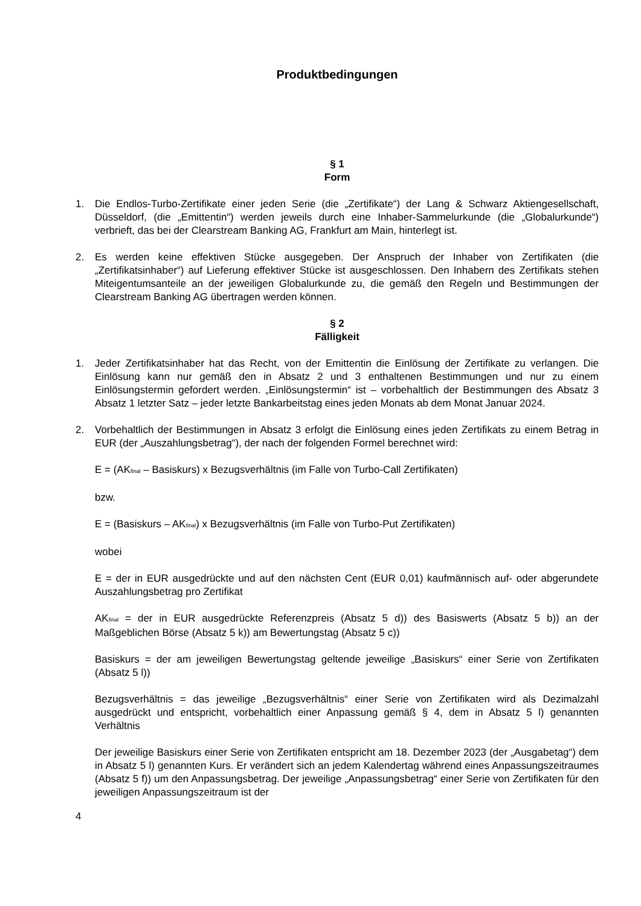Produktbedingungen
§ 1
Form
1. Die Endlos-Turbo-Zertifikate einer jeden Serie (die „Zertifikate“) der Lang & Schwarz Aktiengesellschaft, Düsseldorf, (die „Emittentin“) werden jeweils durch eine Inhaber-Sammelurkunde (die „Globalurkunde“) verbrieft, das bei der Clearstream Banking AG, Frankfurt am Main, hinterlegt ist.
2. Es werden keine effektiven Stücke ausgegeben. Der Anspruch der Inhaber von Zertifikaten (die „Zertifikatsinhaber“) auf Lieferung effektiver Stücke ist ausgeschlossen. Den Inhabern des Zertifikats stehen Miteigentumsanteile an der jeweiligen Globalurkunde zu, die gemäß den Regeln und Bestimmungen der Clearstream Banking AG übertragen werden können.
§ 2
Fälligkeit
1. Jeder Zertifikatsinhaber hat das Recht, von der Emittentin die Einlösung der Zertifikate zu verlangen. Die Einlösung kann nur gemäß den in Absatz 2 und 3 enthaltenen Bestimmungen und nur zu einem Einlösungstermin gefordert werden. „Einlösungstermin“ ist – vorbehaltlich der Bestimmungen des Absatz 3 Absatz 1 letzter Satz – jeder letzte Bankarbeitstag eines jeden Monats ab dem Monat Januar 2024.
2. Vorbehaltlich der Bestimmungen in Absatz 3 erfolgt die Einlösung eines jeden Zertifikats zu einem Betrag in EUR (der „Auszahlungsbetrag“), der nach der folgenden Formel berechnet wird:
E = (AK<sub>final</sub> – Basiskurs) x Bezugsverhältnis (im Falle von Turbo-Call Zertifikaten)
bzw.
E = (Basiskurs – AK<sub>final</sub>) x Bezugsverhältnis (im Falle von Turbo-Put Zertifikaten)
wobei
E = der in EUR ausgedrückte und auf den nächsten Cent (EUR 0,01) kaufmännisch auf- oder abgerundete Auszahlungsbetrag pro Zertifikat
AK<sub>final</sub> = der in EUR ausgedrückte Referenzpreis (Absatz 5 d)) des Basiswerts (Absatz 5 b)) an der Maßgeblichen Börse (Absatz 5 k)) am Bewertungstag (Absatz 5 c))
Basiskurs = der am jeweiligen Bewertungstag geltende jeweilige „Basiskurs“ einer Serie von Zertifikaten (Absatz 5 l))
Bezugsverhältnis = das jeweilige „Bezugsverhältnis“ einer Serie von Zertifikaten wird als Dezimalzahl ausgedrückt und entspricht, vorbehaltlich einer Anpassung gemäß § 4, dem in Absatz 5 l) genannten Verhältnis
Der jeweilige Basiskurs einer Serie von Zertifikaten entspricht am 18. Dezember 2023 (der „Ausgabetag“) dem in Absatz 5 l) genannten Kurs. Er verändert sich an jedem Kalendertag während eines Anpassungszeitraumes (Absatz 5 f)) um den Anpassungsbetrag. Der jeweilige „Anpassungsbetrag“ einer Serie von Zertifikaten für den jeweiligen Anpassungszeitraum ist der
4